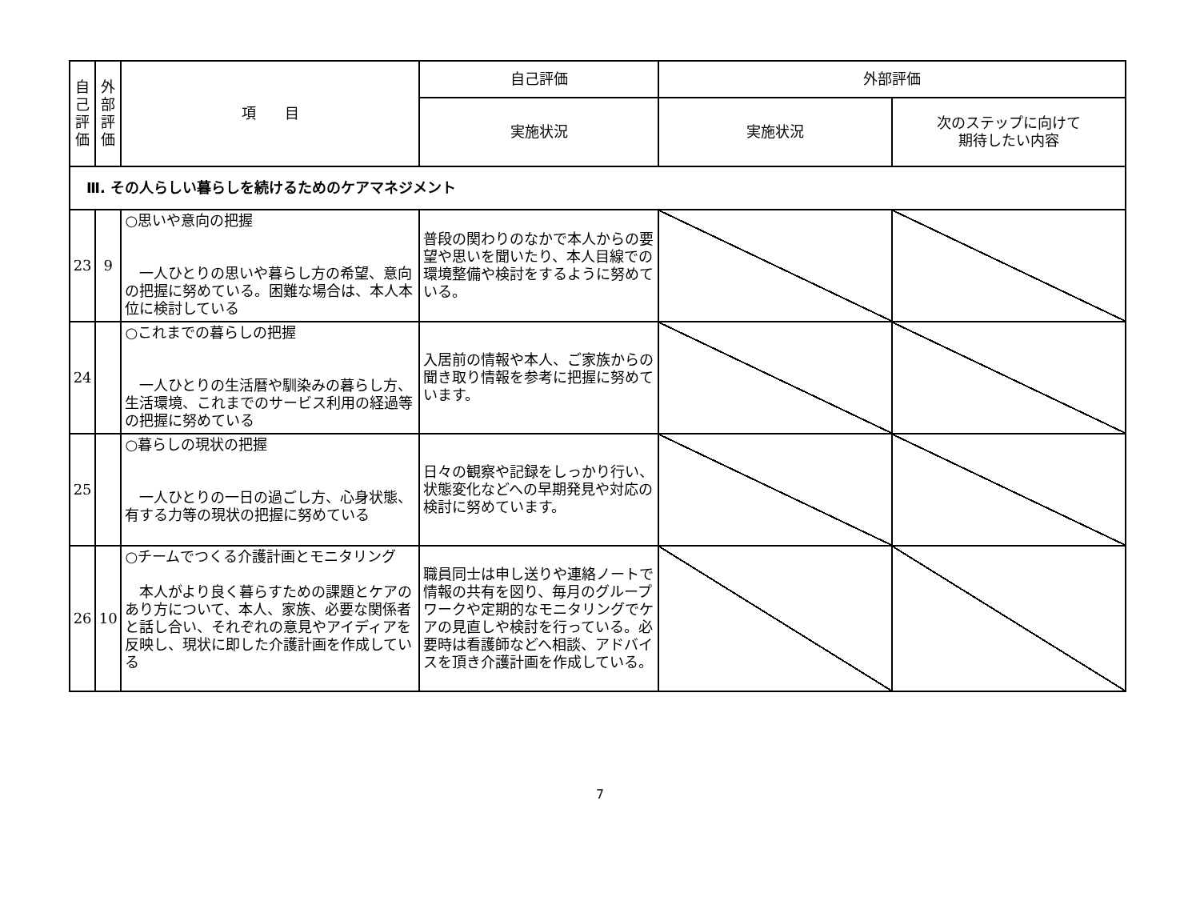| 自 己 評 価 | 外 部 評 価 | 項 目 | 自己評価 | 外部評価 | |
| --- | --- | --- | --- | --- | --- |
| | | | 実施状況 | 実施状況 | 次のステップに向けて 期待したい内容 |
| Ⅲ. その人らしい暮らしを続けるためのケアマネジメント | | | | | |
| 23 | 9 | ○思いや意向の把握 一人ひとりの思いや暮らし方の希望、意向の把握に努めている。困難な場合は、本人本位に検討している | 普段の関わりのなかで本人からの要望や思いを聞いたり、本人目線での環境整備や検討をするように努めている。 | | |
| 24 | | ○これまでの暮らしの把握 一人ひとりの生活暦や馴染みの暮らし方、生活環境、これまでのサービス利用の経過等の把握に努めている | 入居前の情報や本人、ご家族からの聞き取り情報を参考に把握に努めています。 | | |
| 25 | | ○暮らしの現状の把握 一人ひとりの一日の過ごし方、心身状態、有する力等の現状の把握に努めている | 日々の観察や記録をしっかり行い、状態変化などへの早期発見や対応の検討に努めています。 | | |
| 26 | 10 | ○チームでつくる介護計画とモニタリング 本人がより良く暮らすための課題とケアのあり方について、本人、家族、必要な関係者と話し合い、それぞれの意見やアイディアを反映し、現状に即した介護計画を作成している | 職員同士は申し送りや連絡ノートで情報の共有を図り、毎月のグループワークや定期的なモニタリングでケアの見直しや検討を行っている。必要時は看護師などへ相談、アドバイスを頂き介護計画を作成している。 | | |
7